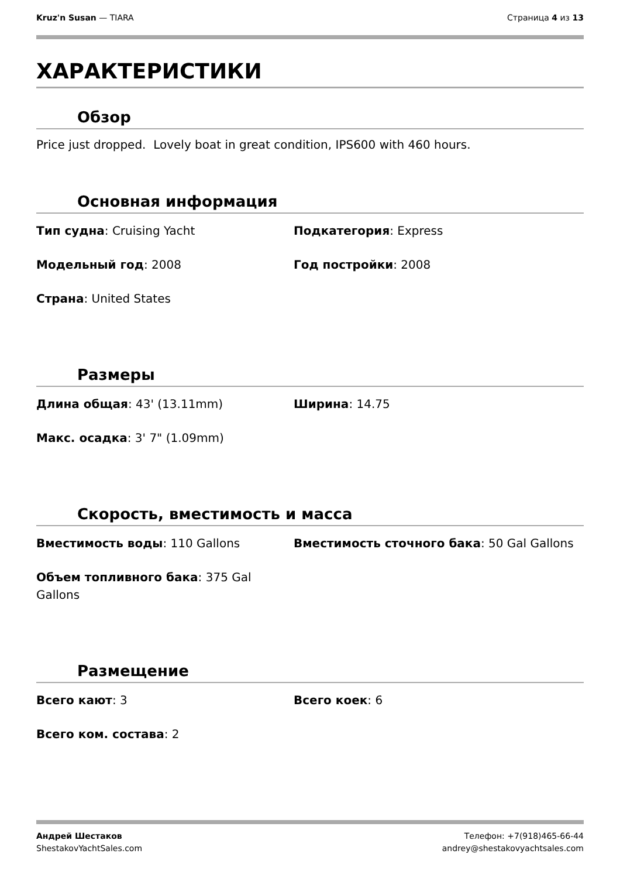Kruz'n Susan — TIARA Страница 4 из 13
ХАРАКТЕРИСТИКИ
Обзор
Price just dropped. Lovely boat in great condition, IPS600 with 460 hours.
Основная информация
Тип судна: Cruising Yacht
Подкатегория: Express
Модельный год: 2008
Год постройки: 2008
Страна: United States
Размеры
Длина общая: 43' (13.11mm)
Ширина: 14.75
Макс. осадка: 3' 7" (1.09mm)
Скорость, вместимость и масса
Вместимость воды: 110 Gallons
Вместимость сточного бака: 50 Gal Gallons
Объем топливного бака: 375 Gal Gallons
Размещение
Всего кают: 3
Всего коек: 6
Всего ком. состава: 2
Андрей Шестаков
ShestakovYachtSales.com
Телефон: +7(918)465-66-44
andrey@shestakovyachtsales.com